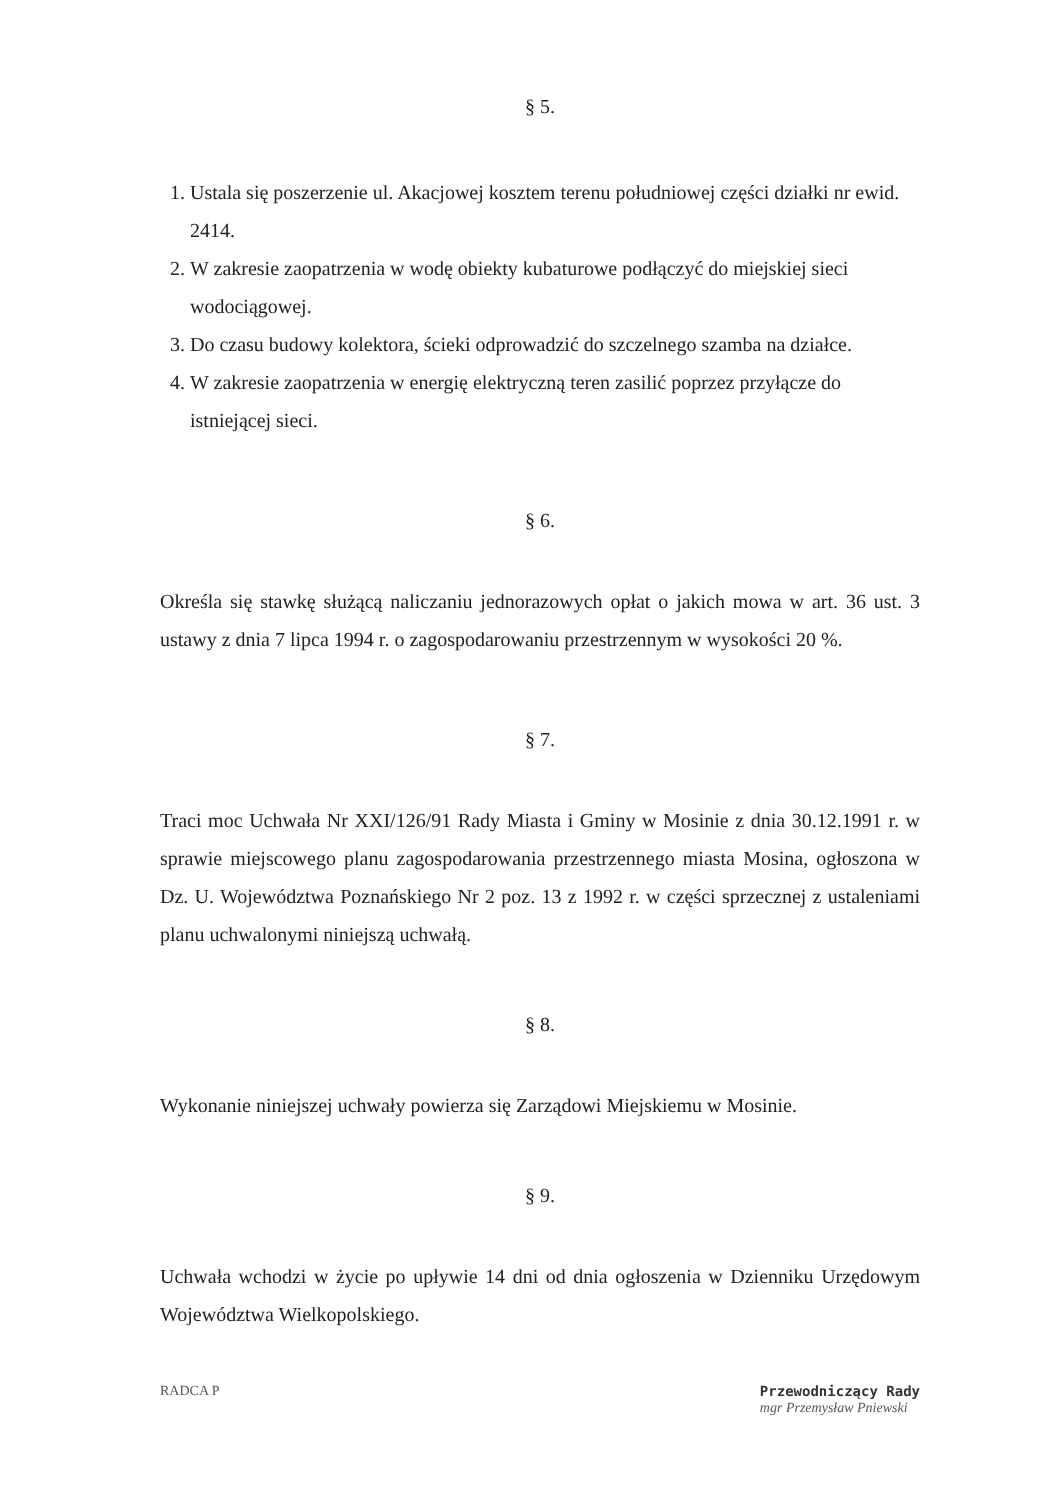§ 5.
1. Ustala się poszerzenie ul. Akacjowej kosztem terenu południowej części działki nr ewid. 2414.
2. W zakresie zaopatrzenia w wodę obiekty kubaturowe podłączyć do miejskiej sieci wodociągowej.
3. Do czasu budowy kolektora, ścieki odprowadzić do szczelnego szamba na działce.
4. W zakresie zaopatrzenia w energię elektryczną teren zasilić poprzez przyłącze do istniejącej sieci.
§ 6.
Określa się stawkę służącą naliczaniu jednorazowych opłat o jakich mowa w art. 36 ust. 3 ustawy z dnia 7 lipca 1994 r. o zagospodarowaniu przestrzennym w wysokości 20 %.
§ 7.
Traci moc Uchwała Nr XXI/126/91 Rady Miasta i Gminy w Mosinie z dnia 30.12.1991 r. w sprawie miejscowego planu zagospodarowania przestrzennego miasta Mosina, ogłoszona w Dz. U. Województwa Poznańskiego Nr 2 poz. 13 z 1992 r. w części sprzecznej z ustaleniami planu uchwalonymi niniejszą uchwałą.
§ 8.
Wykonanie niniejszej uchwały powierza się Zarządowi Miejskiemu w Mosinie.
§ 9.
Uchwała wchodzi w życie po upływie 14 dni od dnia ogłoszenia w Dzienniku Urzędowym Województwa Wielkopolskiego.
RADCA P Przewodniczący Rady
mgr Przemysław Pniewski